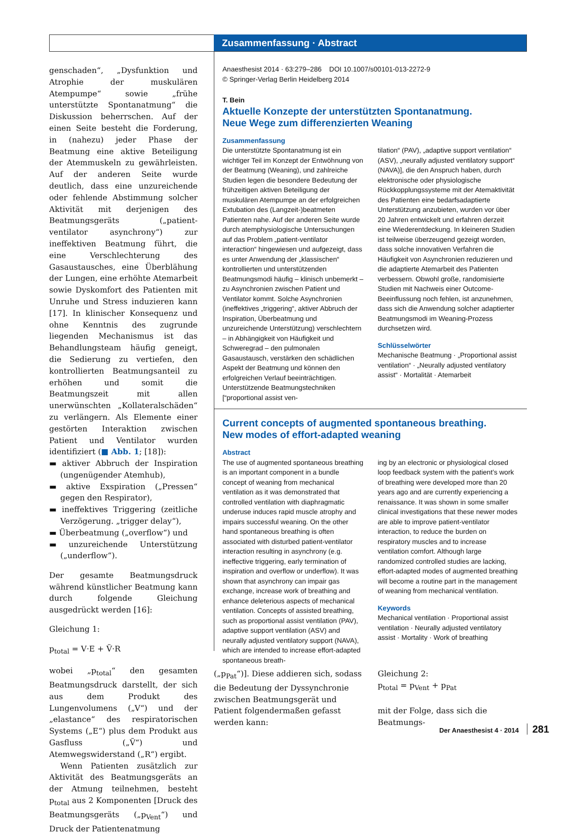Zusammenfassung · Abstract
genschaden“, „Dysfunktion und Atrophie der muskulären Atempumpe“ sowie „frühe unterstützte Spontanatmung“ die Diskussion beherrschen. Auf der einen Seite besteht die Forderung, in (nahezu) jeder Phase der Beatmung eine aktive Beteiligung der Atemmuskeln zu gewährleisten. Auf der anderen Seite wurde deutlich, dass eine unzureichende oder fehlende Abstimmung solcher Aktivität mit derjenigen des Beatmungsgeräts („patient-ventilator asynchrony“) zur ineffektiven Beatmung führt, die eine Verschlechterung des Gasaustausches, eine Überblähung der Lungen, eine erhöhte Atemarbeit sowie Dyskomfort des Patienten mit Unruhe und Stress induzieren kann [17]. In klinischer Konsequenz und ohne Kenntnis des zugrunde liegenden Mechanismus ist das Behandlungsteam häufig geneigt, die Sedierung zu vertiefen, den kontrollierten Beatmungsanteil zu erhöhen und somit die Beatmungszeit mit allen unerwünschten „Kollateralschäden“ zu verlängern. Als Elemente einer gestörten Interaktion zwischen Patient und Ventilator wurden identifiziert (■ Abb. 1; [18]):
▬ aktiver Abbruch der Inspiration (ungenügender Atemhub),
▬ aktive Exspiration („Pressen“ gegen den Respirator),
▬ ineffektives Triggering (zeitliche Verzögerung. „trigger delay“),
▬ Überbeatmung („overflow“) und
▬ unzureichende Unterstützung („underflow“).
Der gesamte Beatmungsdruck während künstlicher Beatmung kann durch folgende Gleichung ausgedrückt werden [16]:
Gleichung 1:
p<sub>total</sub> = V·E + Ṽ·R
wobei „p<sub>total</sub>“ den gesamten Beatmungsdruck darstellt, der sich aus dem Produkt des Lungenvolumens („V“) und der „elastance“ des respiratorischen Systems („E“) plus dem Produkt aus Gasfluss („Ṽ“) und Atemwegswiderstand („R“) ergibt.
Wenn Patienten zusätzlich zur Aktivität des Beatmungsgeräts an der Atmung teilnehmen, besteht p<sub>total</sub> aus 2 Komponenten [Druck des Beatmungsgeräts („p<sub>Vent</sub>“) und Druck der Patientenatmung
Anaesthesist 2014 · 63:279–286 DOI 10.1007/s00101-013-2272-9
© Springer-Verlag Berlin Heidelberg 2014
T. Bein
Aktuelle Konzepte der unterstützten Spontanatmung.
Neue Wege zum differenzierten Weaning
Zusammenfassung
Die unterstützte Spontanatmung ist ein wichtiger Teil im Konzept der Entwöhnung von der Beatmung (Weaning), und zahlreiche Studien legen die besondere Bedeutung der frühzeitigen aktiven Beteiligung der muskulären Atempumpe an der erfolgreichen Extubation des (Langzeit-)beatmeten Patienten nahe. Auf der anderen Seite wurde durch atemphysiologische Untersuchungen auf das Problem „patient-ventilator interaction“ hingewiesen und aufgezeigt, dass es unter Anwendung der „klassischen“ kontrollierten und unterstützenden Beatmungsmodi häufig – klinisch unbemerkt – zu Asynchronien zwischen Patient und Ventilator kommt. Solche Asynchronien (ineffektives „triggering“, aktiver Abbruch der Inspiration, Überbeatmung und unzureichende Unterstützung) verschlechtern – in Abhängigkeit von Häufigkeit und Schweregrad – den pulmonalen Gasaustausch, verstärken den schädlichen Aspekt der Beatmung und können den erfolgreichen Verlauf beeinträchtigen. Unterstützende Beatmungstechniken [“proportional assist ven-
tilation“ (PAV), „adaptive support ventilation“ (ASV), „neurally adjusted ventilatory support“ (NAVA)], die den Anspruch haben, durch elektronische oder physiologische Rückkopplungssysteme mit der Atemaktivität des Patienten eine bedarfsadaptierte Unterstützung anzubieten, wurden vor über 20 Jahren entwickelt und erfahren derzeit eine Wiederentdeckung. In kleineren Studien ist teilweise überzeugend gezeigt worden, dass solche innovativen Verfahren die Häufigkeit von Asynchronien reduzieren und die adaptierte Atemarbeit des Patienten verbessern. Obwohl große, randomisierte Studien mit Nachweis einer Outcome-Beeinflussung noch fehlen, ist anzunehmen, dass sich die Anwendung solcher adaptierter Beatmungsmodi im Weaning-Prozess durchsetzen wird.
Schlüsselwörter
Mechanische Beatmung · „Proportional assist ventilation“ · „Neurally adjusted ventilatory assist“ · Mortalität · Atemarbeit
Current concepts of augmented spontaneous breathing.
New modes of effort-adapted weaning
Abstract
The use of augmented spontaneous breathing is an important component in a bundle concept of weaning from mechanical ventilation as it was demonstrated that controlled ventilation with diaphragmatic underuse induces rapid muscle atrophy and impairs successful weaning. On the other hand spontaneous breathing is often associated with disturbed patient-ventilator interaction resulting in asynchrony (e.g. ineffective triggering, early termination of inspiration and overflow or underflow). It was shown that asynchrony can impair gas exchange, increase work of breathing and enhance deleterious aspects of mechanical ventilation. Concepts of assisted breathing, such as proportional assist ventilation (PAV), adaptive support ventilation (ASV) and neurally adjusted ventilatory support (NAVA), which are intended to increase effort-adapted spontaneous breath-
ing by an electronic or physiological closed loop feedback system with the patient’s work of breathing were developed more than 20 years ago and are currently experiencing a renaissance. It was shown in some smaller clinical investigations that these newer modes are able to improve patient-ventilator interaction, to reduce the burden on respiratory muscles and to increase ventilation comfort. Although large randomized controlled studies are lacking, effort-adapted modes of augmented breathing will become a routine part in the management of weaning from mechanical ventilation.
Keywords
Mechanical ventilation · Proportional assist ventilation · Neurally adjusted ventilatory assist · Mortality · Work of breathing
(„p<sub>Pat</sub>“)]. Diese addieren sich, sodass die Bedeutung der Dyssynchronie zwischen Beatmungsgerät und Patient folgendermaßen gefasst werden kann:
Gleichung 2:
p<sub>total</sub> = p<sub>Vent</sub> + p<sub>Pat</sub>
mit der Folge, dass sich die Beatmungs-
Der Anaesthesist 4 · 2014 281